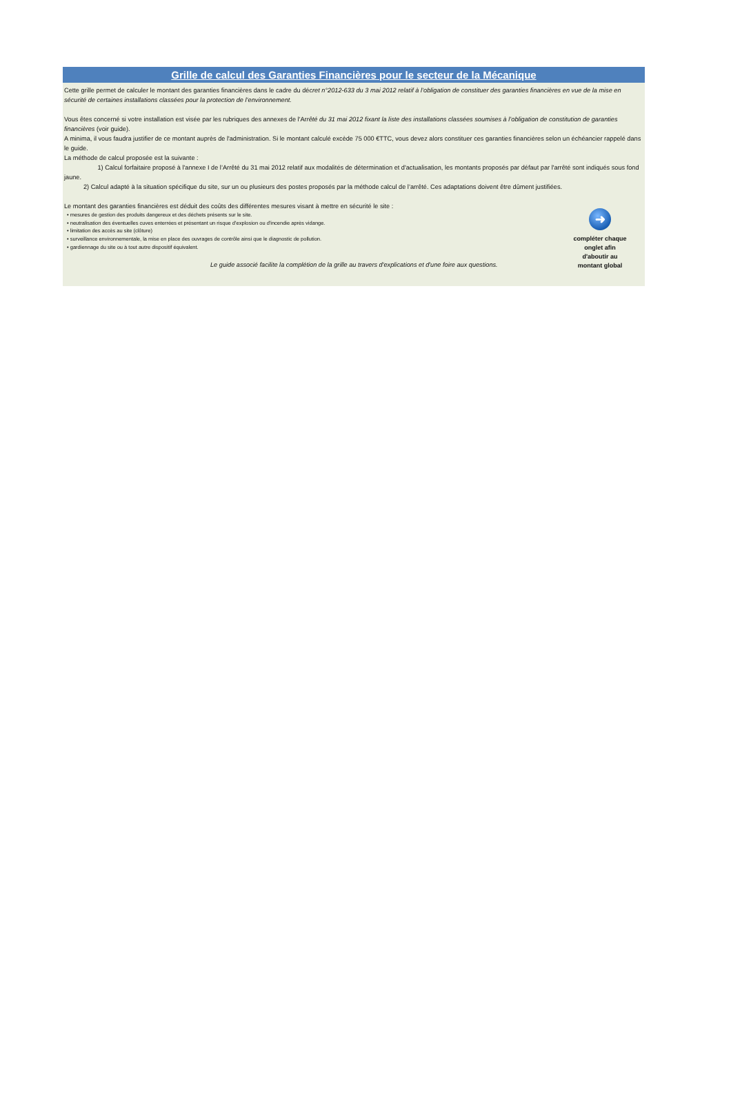Grille de calcul des Garanties Financières pour le secteur de la Mécanique
Cette grille permet de calculer le montant des garanties financières dans le cadre du décret n°2012-633 du 3 mai 2012 relatif à l’obligation de constituer des garanties financières en vue de la mise en sécurité de certaines installations classées pour la protection de l’environnement.
Vous êtes concerné si votre installation est visée par les rubriques des annexes de l'Arrêté du 31 mai 2012 fixant la liste des installations classées soumises à l’obligation de constitution de garanties financières (voir guide).
A minima, il vous faudra justifier de ce montant auprès de l'administration. Si le montant calculé excède 75 000 €TTC, vous devez alors constituer ces garanties financières selon un échéancier rappelé dans le guide.
La méthode de calcul proposée est la suivante :
1) Calcul forfaitaire proposé à l'annexe I de l’Arrêté du 31 mai 2012 relatif aux modalités de détermination et d'actualisation, les montants proposés par défaut par l'arrêté sont indiqués sous fond jaune.
2) Calcul adapté à la situation spécifique du site, sur un ou plusieurs des postes proposés par la méthode calcul de l’arrêté. Ces adaptations doivent être dûment justifiées.
Le montant des garanties financières est déduit des coûts des différentes mesures visant à mettre en sécurité le site :
• mesures de gestion des produits dangereux et des déchets présents sur le site.
• neutralisation des éventuelles cuves enterrées et présentant un risque d'explosion ou d'incendie après vidange.
• limitation des accès au site (clôture)
• surveillance environnementale, la mise en place des ouvrages de contrôle ainsi que le diagnostic de pollution.
• gardiennage du site ou à tout autre dispositif équivalent.
Le guide associé facilite la complétion de la grille au travers d'explications et d'une foire aux questions.
➜
compléter chaque onglet afin d'aboutir au montant global